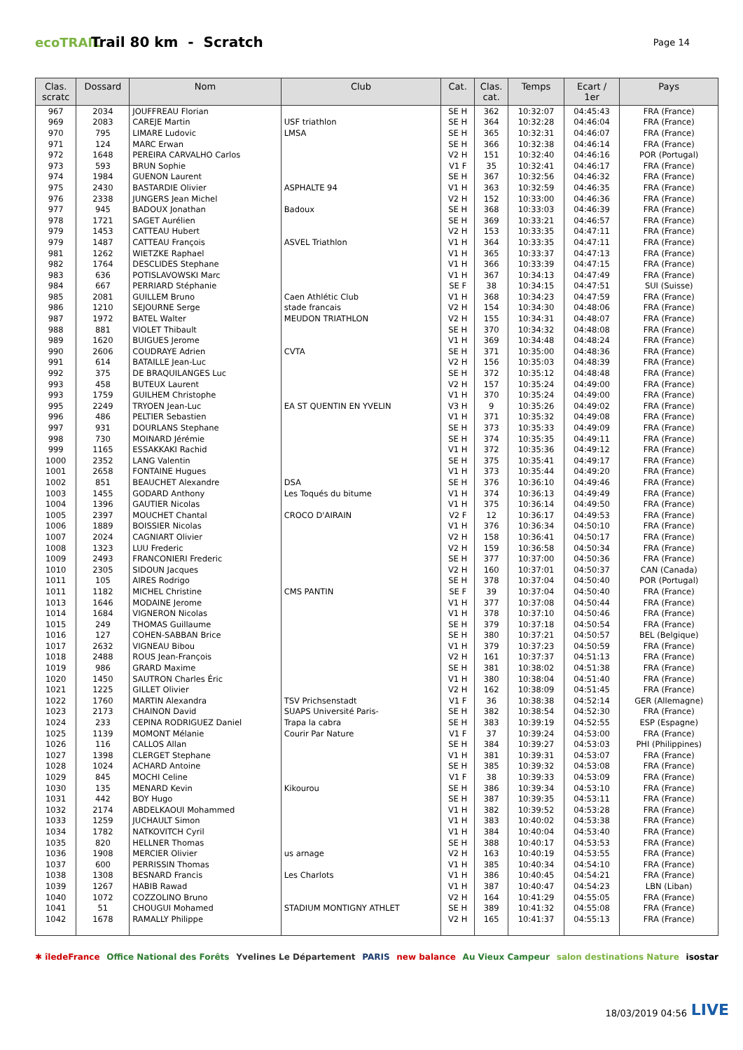ecoTRAIL
Trail 80 km - Scratch
Page 14
| Clas. scratc | Dossard | Nom | Club | Cat. | Clas. cat. | Temps | Ecart / 1er | Pays |
| --- | --- | --- | --- | --- | --- | --- | --- | --- |
| 967 | 2034 | JOUFFREAU Florian | | SE H | 362 | 10:32:07 | 04:45:43 | FRA (France) |
| 969 | 2083 | CAREJE Martin | USF triathlon | SE H | 364 | 10:32:28 | 04:46:04 | FRA (France) |
| 970 | 795 | LIMARE Ludovic | LMSA | SE H | 365 | 10:32:31 | 04:46:07 | FRA (France) |
| 971 | 124 | MARC Erwan | | SE H | 366 | 10:32:38 | 04:46:14 | FRA (France) |
| 972 | 1648 | PEREIRA CARVALHO Carlos | | V2 H | 151 | 10:32:40 | 04:46:16 | POR (Portugal) |
| 973 | 593 | BRUN Sophie | | V1 F | 35 | 10:32:41 | 04:46:17 | FRA (France) |
| 974 | 1984 | GUENON Laurent | | SE H | 367 | 10:32:56 | 04:46:32 | FRA (France) |
| 975 | 2430 | BASTARDIE Olivier | ASPHALTE 94 | V1 H | 363 | 10:32:59 | 04:46:35 | FRA (France) |
| 976 | 2338 | JUNGERS Jean Michel | | V2 H | 152 | 10:33:00 | 04:46:36 | FRA (France) |
| 977 | 945 | BADOUX Jonathan | Badoux | SE H | 368 | 10:33:03 | 04:46:39 | FRA (France) |
| 978 | 1721 | SAGET Aurélien | | SE H | 369 | 10:33:21 | 04:46:57 | FRA (France) |
| 979 | 1453 | CATTEAU Hubert | | V2 H | 153 | 10:33:35 | 04:47:11 | FRA (France) |
| 979 | 1487 | CATTEAU François | ASVEL Triathlon | V1 H | 364 | 10:33:35 | 04:47:11 | FRA (France) |
| 981 | 1262 | WIETZKE Raphael | | V1 H | 365 | 10:33:37 | 04:47:13 | FRA (France) |
| 982 | 1764 | DESCLIDES Stephane | | V1 H | 366 | 10:33:39 | 04:47:15 | FRA (France) |
| 983 | 636 | POTISLAVOWSKI Marc | | V1 H | 367 | 10:34:13 | 04:47:49 | FRA (France) |
| 984 | 667 | PERRIARD Stéphanie | | SE F | 38 | 10:34:15 | 04:47:51 | SUI (Suisse) |
| 985 | 2081 | GUILLEM Bruno | Caen Athlétic Club | V1 H | 368 | 10:34:23 | 04:47:59 | FRA (France) |
| 986 | 1210 | SEJOURNE Serge | stade francais | V2 H | 154 | 10:34:30 | 04:48:06 | FRA (France) |
| 987 | 1972 | BATEL Walter | MEUDON TRIATHLON | V2 H | 155 | 10:34:31 | 04:48:07 | FRA (France) |
| 988 | 881 | VIOLET Thibault | | SE H | 370 | 10:34:32 | 04:48:08 | FRA (France) |
| 989 | 1620 | BUIGUES Jerome | | V1 H | 369 | 10:34:48 | 04:48:24 | FRA (France) |
| 990 | 2606 | COUDRAYE Adrien | CVTA | SE H | 371 | 10:35:00 | 04:48:36 | FRA (France) |
| 991 | 614 | BATAILLE Jean-Luc | | V2 H | 156 | 10:35:03 | 04:48:39 | FRA (France) |
| 992 | 375 | DE BRAQUILANGES Luc | | SE H | 372 | 10:35:12 | 04:48:48 | FRA (France) |
| 993 | 458 | BUTEUX Laurent | | V2 H | 157 | 10:35:24 | 04:49:00 | FRA (France) |
| 993 | 1759 | GUILHEM Christophe | | V1 H | 370 | 10:35:24 | 04:49:00 | FRA (France) |
| 995 | 2249 | TRYOEN Jean-Luc | EA ST QUENTIN EN YVELIN | V3 H | 9 | 10:35:26 | 04:49:02 | FRA (France) |
| 996 | 486 | PELTIER Sebastien | | V1 H | 371 | 10:35:32 | 04:49:08 | FRA (France) |
| 997 | 931 | DOURLANS Stephane | | SE H | 373 | 10:35:33 | 04:49:09 | FRA (France) |
| 998 | 730 | MOINARD Jérémie | | SE H | 374 | 10:35:35 | 04:49:11 | FRA (France) |
| 999 | 1165 | ESSAKKAKI Rachid | | V1 H | 372 | 10:35:36 | 04:49:12 | FRA (France) |
| 1000 | 2352 | LANG Valentin | | SE H | 375 | 10:35:41 | 04:49:17 | FRA (France) |
| 1001 | 2658 | FONTAINE Hugues | | V1 H | 373 | 10:35:44 | 04:49:20 | FRA (France) |
| 1002 | 851 | BEAUCHET Alexandre | DSA | SE H | 376 | 10:36:10 | 04:49:46 | FRA (France) |
| 1003 | 1455 | GODARD Anthony | Les Toqués du bitume | V1 H | 374 | 10:36:13 | 04:49:49 | FRA (France) |
| 1004 | 1396 | GAUTIER Nicolas | | V1 H | 375 | 10:36:14 | 04:49:50 | FRA (France) |
| 1005 | 2397 | MOUCHET Chantal | CROCO D'AIRAIN | V2 F | 12 | 10:36:17 | 04:49:53 | FRA (France) |
| 1006 | 1889 | BOISSIER Nicolas | | V1 H | 376 | 10:36:34 | 04:50:10 | FRA (France) |
| 1007 | 2024 | CAGNIART Olivier | | V2 H | 158 | 10:36:41 | 04:50:17 | FRA (France) |
| 1008 | 1323 | LUU Frederic | | V2 H | 159 | 10:36:58 | 04:50:34 | FRA (France) |
| 1009 | 2493 | FRANCONIERI Frederic | | SE H | 377 | 10:37:00 | 04:50:36 | FRA (France) |
| 1010 | 2305 | SIDOUN Jacques | | V2 H | 160 | 10:37:01 | 04:50:37 | CAN (Canada) |
| 1011 | 105 | AIRES Rodrigo | | SE H | 378 | 10:37:04 | 04:50:40 | POR (Portugal) |
| 1011 | 1182 | MICHEL Christine | CMS PANTIN | SE F | 39 | 10:37:04 | 04:50:40 | FRA (France) |
| 1013 | 1646 | MODAINE Jerome | | V1 H | 377 | 10:37:08 | 04:50:44 | FRA (France) |
| 1014 | 1684 | VIGNERON Nicolas | | V1 H | 378 | 10:37:10 | 04:50:46 | FRA (France) |
| 1015 | 249 | THOMAS Guillaume | | SE H | 379 | 10:37:18 | 04:50:54 | FRA (France) |
| 1016 | 127 | COHEN-SABBAN Brice | | SE H | 380 | 10:37:21 | 04:50:57 | BEL (Belgique) |
| 1017 | 2632 | VIGNEAU Bibou | | V1 H | 379 | 10:37:23 | 04:50:59 | FRA (France) |
| 1018 | 2488 | ROUS Jean-François | | V2 H | 161 | 10:37:37 | 04:51:13 | FRA (France) |
| 1019 | 986 | GRARD Maxime | | SE H | 381 | 10:38:02 | 04:51:38 | FRA (France) |
| 1020 | 1450 | SAUTRON Charles Éric | | V1 H | 380 | 10:38:04 | 04:51:40 | FRA (France) |
| 1021 | 1225 | GILLET Olivier | | V2 H | 162 | 10:38:09 | 04:51:45 | FRA (France) |
| 1022 | 1760 | MARTIN Alexandra | TSV Prichsenstadt | V1 F | 36 | 10:38:38 | 04:52:14 | GER (Allemagne) |
| 1023 | 2173 | CHAINON David | SUAPS Université Paris- | SE H | 382 | 10:38:54 | 04:52:30 | FRA (France) |
| 1024 | 233 | CEPINA RODRIGUEZ Daniel | Trapa la cabra | SE H | 383 | 10:39:19 | 04:52:55 | ESP (Espagne) |
| 1025 | 1139 | MOMONT Mélanie | Courir Par Nature | V1 F | 37 | 10:39:24 | 04:53:00 | FRA (France) |
| 1026 | 116 | CALLOS Allan | | SE H | 384 | 10:39:27 | 04:53:03 | PHI (Philippines) |
| 1027 | 1398 | CLERGET Stephane | | V1 H | 381 | 10:39:31 | 04:53:07 | FRA (France) |
| 1028 | 1024 | ACHARD Antoine | | SE H | 385 | 10:39:32 | 04:53:08 | FRA (France) |
| 1029 | 845 | MOCHI Celine | | V1 F | 38 | 10:39:33 | 04:53:09 | FRA (France) |
| 1030 | 135 | MENARD Kevin | Kikourou | SE H | 386 | 10:39:34 | 04:53:10 | FRA (France) |
| 1031 | 442 | BOY Hugo | | SE H | 387 | 10:39:35 | 04:53:11 | FRA (France) |
| 1032 | 2174 | ABDELKAOUI Mohammed | | V1 H | 382 | 10:39:52 | 04:53:28 | FRA (France) |
| 1033 | 1259 | JUCHAULT Simon | | V1 H | 383 | 10:40:02 | 04:53:38 | FRA (France) |
| 1034 | 1782 | NATKOVITCH Cyril | | V1 H | 384 | 10:40:04 | 04:53:40 | FRA (France) |
| 1035 | 820 | HELLNER Thomas | | SE H | 388 | 10:40:17 | 04:53:53 | FRA (France) |
| 1036 | 1908 | MERCIER Olivier | us arnage | V2 H | 163 | 10:40:19 | 04:53:55 | FRA (France) |
| 1037 | 600 | PERRISSIN Thomas | | V1 H | 385 | 10:40:34 | 04:54:10 | FRA (France) |
| 1038 | 1308 | BESNARD Francis | Les Charlots | V1 H | 386 | 10:40:45 | 04:54:21 | FRA (France) |
| 1039 | 1267 | HABIB Rawad | | V1 H | 387 | 10:40:47 | 04:54:23 | LBN (Liban) |
| 1040 | 1072 | COZZOLINO Bruno | | V2 H | 164 | 10:41:29 | 04:55:05 | FRA (France) |
| 1041 | 51 | CHOUGUI Mohamed | STADIUM MONTIGNY ATHLET | SE H | 389 | 10:41:32 | 04:55:08 | FRA (France) |
| 1042 | 1678 | RAMALLY Philippe | | V2 H | 165 | 10:41:37 | 04:55:13 | FRA (France) |
✱ îledeFrance Office National des Forêts Yvelines Le Département PARIS new balance Au Vieux Campeur salon destinations Nature isostar
18/03/2019 04:56 LIVE